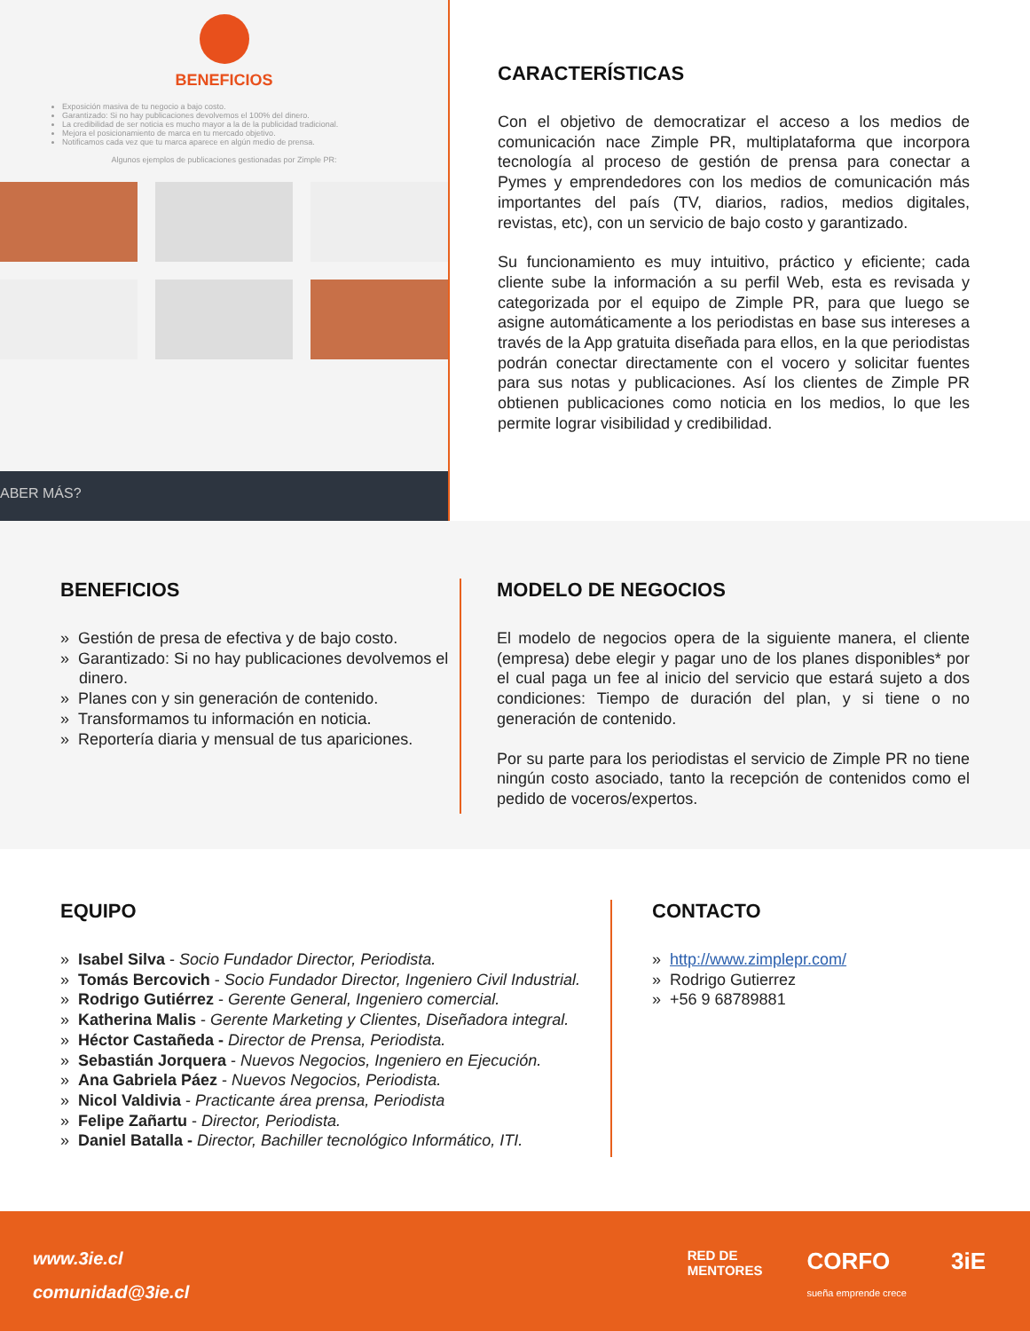BENEFICIOS
Exposición masiva de tu negocio a bajo costo.
Garantizado: Si no hay publicaciones devolvemos el 100% del dinero.
La credibilidad de ser noticia es mucho mayor a la de la publicidad tradicional.
Mejora el posicionamiento de marca en tu mercado objetivo.
Notificamos cada vez que tu marca aparece en algún medio de prensa.
Algunos ejemplos de publicaciones gestionadas por Zimple PR:
ABER MÁS?
CARACTERÍSTICAS
Con el objetivo de democratizar el acceso a los medios de comunicación nace Zimple PR, multiplataforma que incorpora tecnología al proceso de gestión de prensa para conectar a Pymes y emprendedores con los medios de comunicación más importantes del país (TV, diarios, radios, medios digitales, revistas, etc), con un servicio de bajo costo y garantizado.
Su funcionamiento es muy intuitivo, práctico y eficiente; cada cliente sube la información a su perfil Web, esta es revisada y categorizada por el equipo de Zimple PR, para que luego se asigne automáticamente a los periodistas en base sus intereses a través de la App gratuita diseñada para ellos, en la que periodistas podrán conectar directamente con el vocero y solicitar fuentes para sus notas y publicaciones. Así los clientes de Zimple PR obtienen publicaciones como noticia en los medios, lo que les permite lograr visibilidad y credibilidad.
BENEFICIOS
» Gestión de presa de efectiva y de bajo costo.
» Garantizado: Si no hay publicaciones devolvemos el dinero.
» Planes con y sin generación de contenido.
» Transformamos tu información en noticia.
» Reportería diaria y mensual de tus apariciones.
MODELO DE NEGOCIOS
El modelo de negocios opera de la siguiente manera, el cliente (empresa) debe elegir y pagar uno de los planes disponibles* por el cual paga un fee al inicio del servicio que estará sujeto a dos condiciones: Tiempo de duración del plan, y si tiene o no generación de contenido.
Por su parte para los periodistas el servicio de Zimple PR no tiene ningún costo asociado, tanto la recepción de contenidos como el pedido de voceros/expertos.
EQUIPO
» Isabel Silva - Socio Fundador Director, Periodista.
» Tomás Bercovich - Socio Fundador Director, Ingeniero Civil Industrial.
» Rodrigo Gutiérrez - Gerente General, Ingeniero comercial.
» Katherina Malis - Gerente Marketing y Clientes, Diseñadora integral.
» Héctor Castañeda - Director de Prensa, Periodista.
» Sebastián Jorquera - Nuevos Negocios, Ingeniero en Ejecución.
» Ana Gabriela Páez - Nuevos Negocios, Periodista.
» Nicol Valdivia - Practicante área prensa, Periodista
» Felipe Zañartu - Director, Periodista.
» Daniel Batalla - Director, Bachiller tecnológico Informático, ITI.
CONTACTO
» http://www.zimplepr.com/
» Rodrigo Gutierrez
» +56 9 68789881
www.3ie.cl
comunidad@3ie.cl
RED DE
MENTORES CORFO
sueña emprende crece 3iE